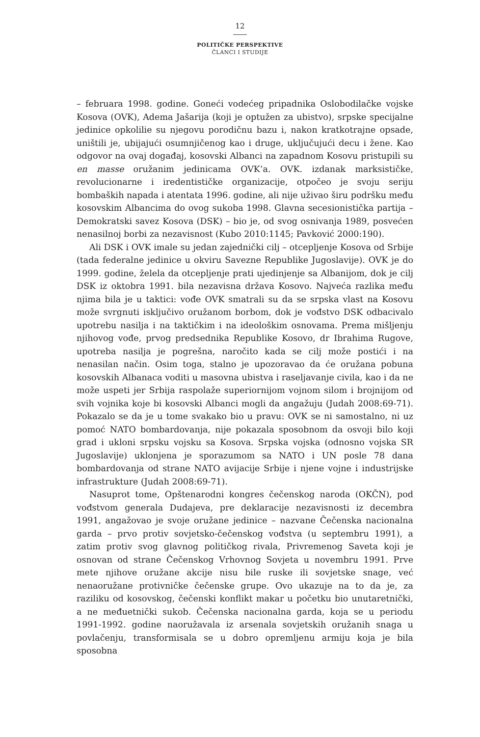12
POLITIČKE PERSPEKTIVE
ČLANCI I STUDIJE
– februara 1998. godine. Goneći vodećeg pripadnika Oslobodilačke vojske Kosova (OVK), Adema Jašarija (koji je optužen za ubistvo), srpske specijalne jedinice opkolilie su njegovu porodičnu bazu i, nakon kratkotrajne opsade, uništili je, ubijajući osumnjičenog kao i druge, uključujući decu i žene. Kao odgovor na ovaj događaj, kosovski Albanci na zapadnom Kosovu pristupili su en masse oružanim jedinicama OVK’a. OVK. izdanak marksističke, revolucionarne i iredentističke organizacije, otpočeo je svoju seriju bombaških napada i atentata 1996. godine, ali nije uživao širu podršku među kosovskim Albancima do ovog sukoba 1998. Glavna secesionistička partija – Demokratski savez Kosova (DSK) – bio je, od svog osnivanja 1989, posvećen nenasilnoj borbi za nezavisnost (Kubo 2010:1145; Pavković 2000:190).
Ali DSK i OVK imale su jedan zajednički cilj – otcepljenje Kosova od Srbije (tada federalne jedinice u okviru Savezne Republike Jugoslavije). OVK je do 1999. godine, želela da otcepljenje prati ujedinjenje sa Albanijom, dok je cilj DSK iz oktobra 1991. bila nezavisna država Kosovo. Najveća razlika među njima bila je u taktici: vođe OVK smatrali su da se srpska vlast na Kosovu može svrgnuti isključivo oružanom borbom, dok je vođstvo DSK odbacivalo upotrebu nasilja i na taktičkim i na ideološkim osnovama. Prema mišljenju njihovog vođe, prvog predsednika Republike Kosovo, dr Ibrahima Rugove, upotreba nasilja je pogrešna, naročito kada se cilj može postići i na nenasilan način. Osim toga, stalno je upozoravao da će oružana pobuna kosovskih Albanaca voditi u masovna ubistva i raseljavanje civila, kao i da ne može uspeti jer Srbija raspolaže superiornijom vojnom silom i brojnijom od svih vojnika koje bi kosovski Albanci mogli da angažuju (Judah 2008:69-71). Pokazalo se da je u tome svakako bio u pravu: OVK se ni samostalno, ni uz pomoć NATO bombardovanja, nije pokazala sposobnom da osvoji bilo koji grad i ukloni srpsku vojsku sa Kosova. Srpska vojska (odnosno vojska SR Jugoslavije) uklonjena je sporazumom sa NATO i UN posle 78 dana bombardovanja od strane NATO avijacije Srbije i njene vojne i industrijske infrastrukture (Judah 2008:69-71).
Nasuprot tome, Opštenarodni kongres čečenskog naroda (OKČN), pod vođstvom generala Dudajeva, pre deklaracije nezavisnosti iz decembra 1991, angažovao je svoje oružane jedinice – nazvane Čečenska nacionalna garda – prvo protiv sovjetsko-čečenskog vođstva (u septembru 1991), a zatim protiv svog glavnog političkog rivala, Privremenog Saveta koji je osnovan od strane Čečenskog Vrhovnog Sovjeta u novembru 1991. Prve mete njihove oružane akcije nisu bile ruske ili sovjetske snage, već nenaoružane protivničke čečenske grupe. Ovo ukazuje na to da je, za raziliku od kosovskog, čečenski konflikt makar u početku bio unutaretnički, a ne međuetnički sukob. Čečenska nacionalna garda, koja se u periodu 1991-1992. godine naoružavala iz arsenala sovjetskih oružanih snaga u povlačenju, transformisala se u dobro opremljenu armiju koja je bila sposobna